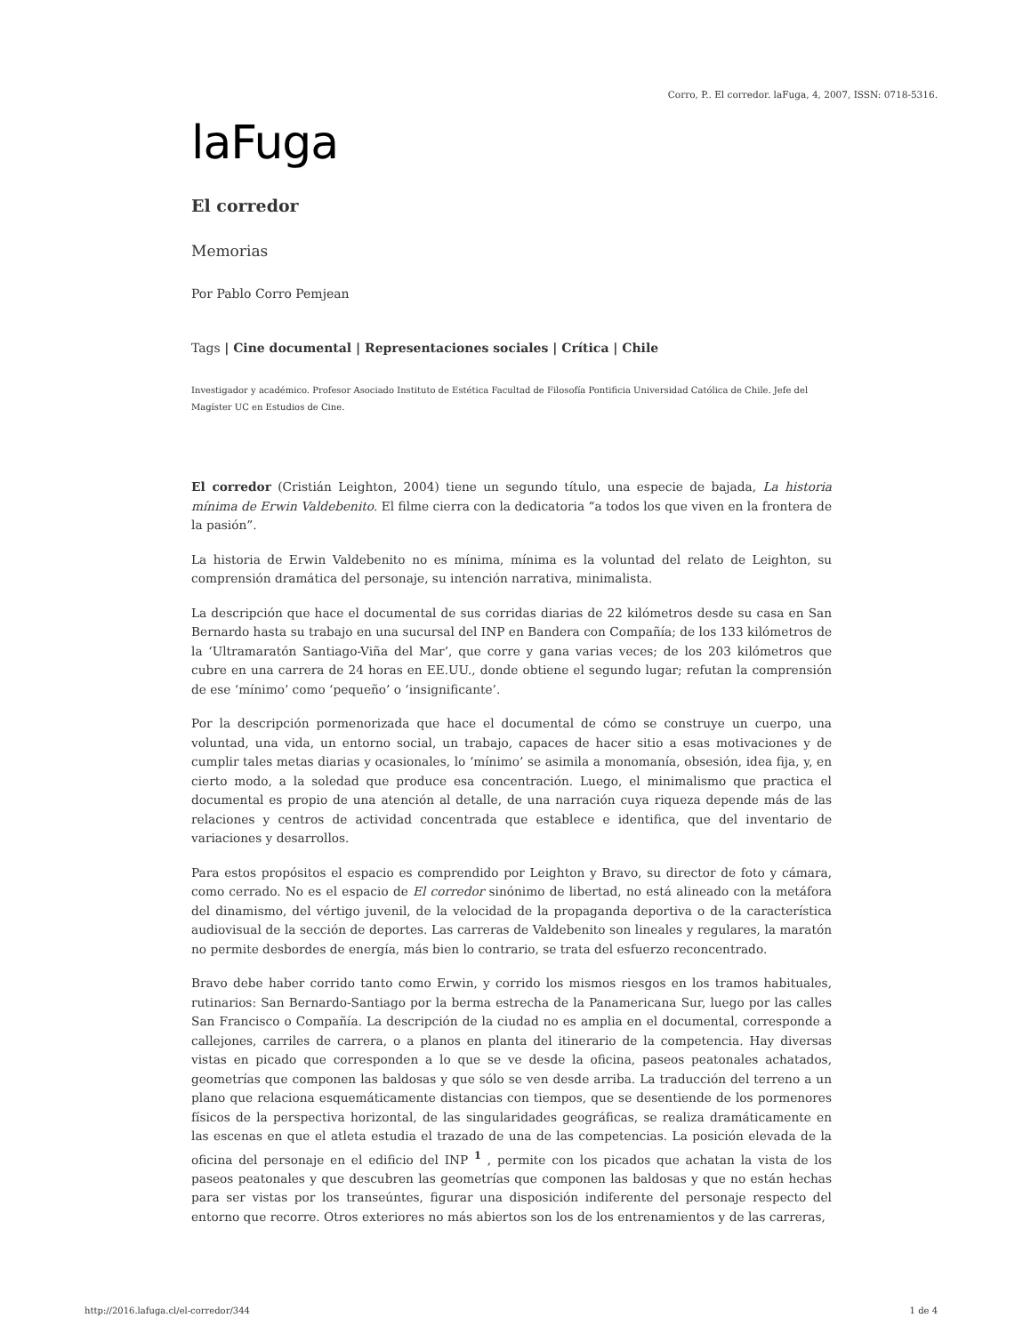Corro, P.. El corredor. laFuga, 4, 2007, ISSN: 0718-5316.
laFuga
El corredor
Memorias
Por Pablo Corro Pemjean
Tags | Cine documental | Representaciones sociales | Crítica | Chile
Investigador y académico. Profesor Asociado Instituto de Estética Facultad de Filosofía Pontificia Universidad Católica de Chile. Jefe del Magíster UC en Estudios de Cine.
El corredor (Cristián Leighton, 2004) tiene un segundo título, una especie de bajada, La historia mínima de Erwin Valdebenito. El filme cierra con la dedicatoria “a todos los que viven en la frontera de la pasión”.
La historia de Erwin Valdebenito no es mínima, mínima es la voluntad del relato de Leighton, su comprensión dramática del personaje, su intención narrativa, minimalista.
La descripción que hace el documental de sus corridas diarias de 22 kilómetros desde su casa en San Bernardo hasta su trabajo en una sucursal del INP en Bandera con Compañía; de los 133 kilómetros de la ‘Ultramaratón Santiago-Viña del Mar’, que corre y gana varias veces; de los 203 kilómetros que cubre en una carrera de 24 horas en EE.UU., donde obtiene el segundo lugar; refutan la comprensión de ese ‘mínimo’ como ‘pequeño’ o ‘insignificante’.
Por la descripción pormenorizada que hace el documental de cómo se construye un cuerpo, una voluntad, una vida, un entorno social, un trabajo, capaces de hacer sitio a esas motivaciones y de cumplir tales metas diarias y ocasionales, lo ‘mínimo’ se asimila a monomanía, obsesión, idea fija, y, en cierto modo, a la soledad que produce esa concentración. Luego, el minimalismo que practica el documental es propio de una atención al detalle, de una narración cuya riqueza depende más de las relaciones y centros de actividad concentrada que establece e identifica, que del inventario de variaciones y desarrollos.
Para estos propósitos el espacio es comprendido por Leighton y Bravo, su director de foto y cámara, como cerrado. No es el espacio de El corredor sinónimo de libertad, no está alineado con la metáfora del dinamismo, del vértigo juvenil, de la velocidad de la propaganda deportiva o de la característica audiovisual de la sección de deportes. Las carreras de Valdebenito son lineales y regulares, la maratón no permite desbordes de energía, más bien lo contrario, se trata del esfuerzo reconcentrado.
Bravo debe haber corrido tanto como Erwin, y corrido los mismos riesgos en los tramos habituales, rutinarios: San Bernardo-Santiago por la berma estrecha de la Panamericana Sur, luego por las calles San Francisco o Compañía. La descripción de la ciudad no es amplia en el documental, corresponde a callejones, carriles de carrera, o a planos en planta del itinerario de la competencia. Hay diversas vistas en picado que corresponden a lo que se ve desde la oficina, paseos peatonales achatados, geometrías que componen las baldosas y que sólo se ven desde arriba. La traducción del terreno a un plano que relaciona esquemáticamente distancias con tiempos, que se desentiende de los pormenores físicos de la perspectiva horizontal, de las singularidades geográficas, se realiza dramáticamente en las escenas en que el atleta estudia el trazado de una de las competencias. La posición elevada de la oficina del personaje en el edificio del INP <sup>1</sup> , permite con los picados que achatan la vista de los paseos peatonales y que descubren las geometrías que componen las baldosas y que no están hechas para ser vistas por los transeúntes, figurar una disposición indiferente del personaje respecto del entorno que recorre. Otros exteriores no más abiertos son los de los entrenamientos y de las carreras,
http://2016.lafuga.cl/el-corredor/344 1 de 4